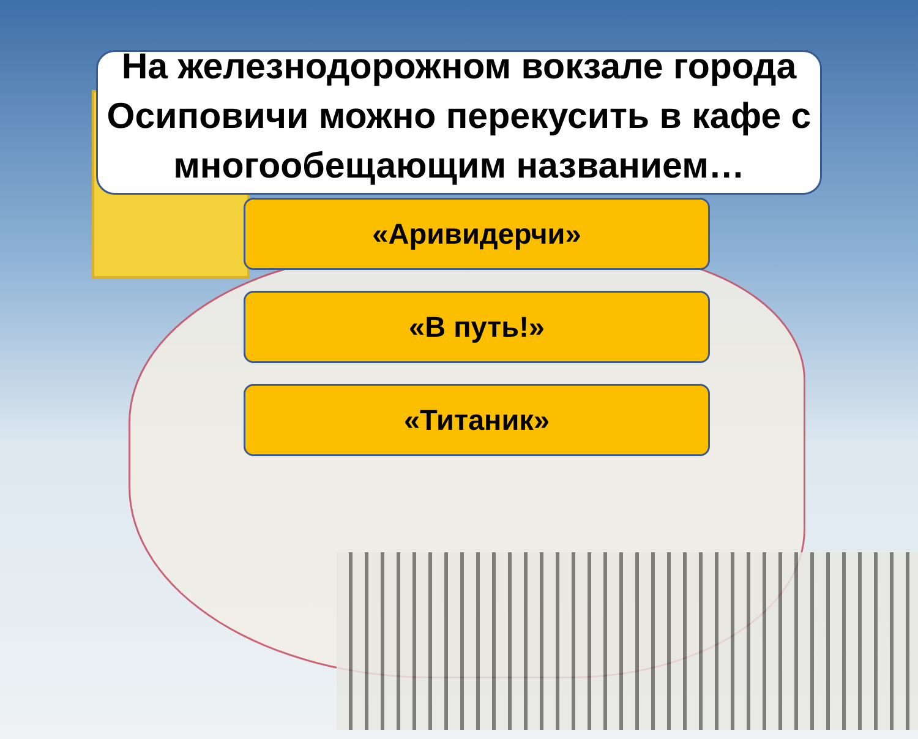На железнодорожном вокзале города Осиповичи можно перекусить в кафе с многообещающим названием…
«Аривидерчи»
«В путь!»
«Титаник»